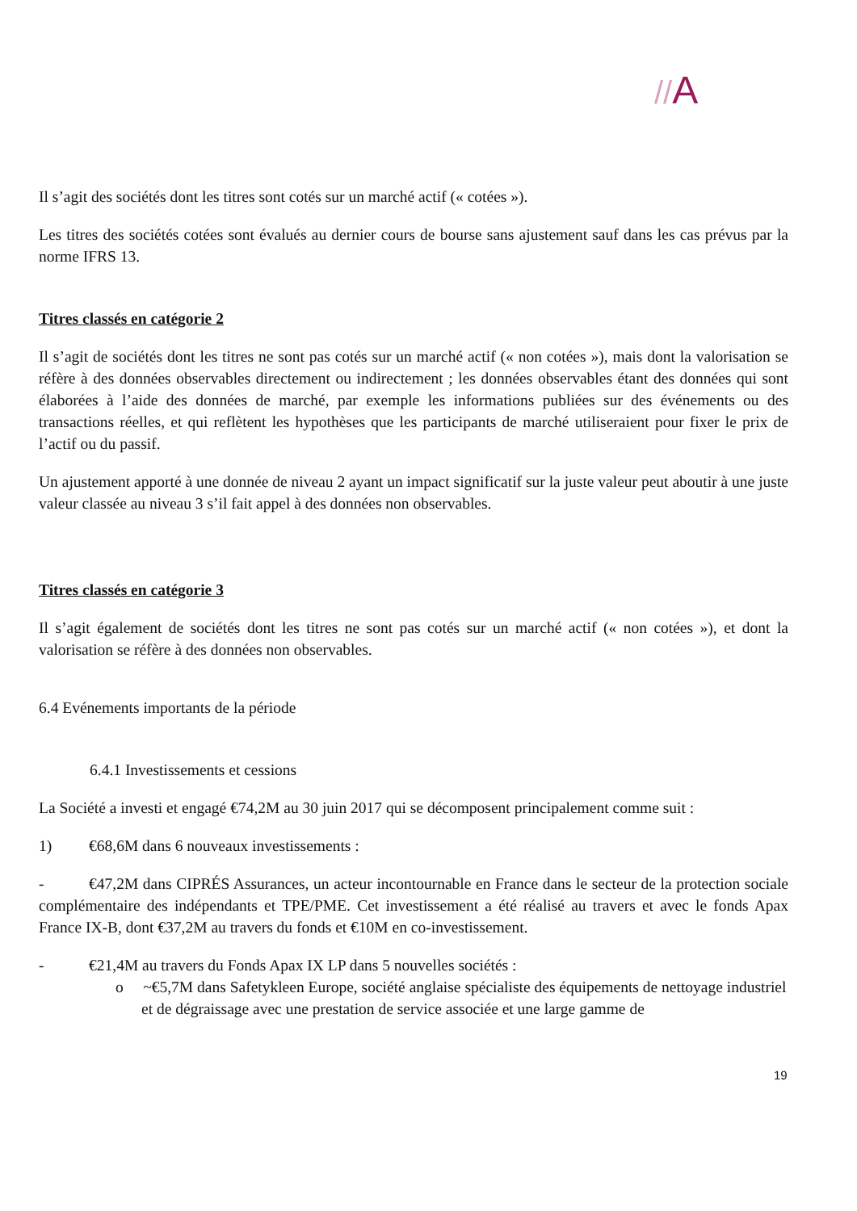//A
Il s’agit des sociétés dont les titres sont cotés sur un marché actif (« cotées »).
Les titres des sociétés cotées sont évalués au dernier cours de bourse sans ajustement sauf dans les cas prévus par la norme IFRS 13.
Titres classés en catégorie 2
Il s’agit de sociétés dont les titres ne sont pas cotés sur un marché actif (« non cotées »), mais dont la valorisation se réfère à des données observables directement ou indirectement ; les données observables étant des données qui sont élaborées à l’aide des données de marché, par exemple les informations publiées sur des événements ou des transactions réelles, et qui reflètent les hypothèses que les participants de marché utiliseraient pour fixer le prix de l’actif ou du passif.
Un ajustement apporté à une donnée de niveau 2 ayant un impact significatif sur la juste valeur peut aboutir à une juste valeur classée au niveau 3 s’il fait appel à des données non observables.
Titres classés en catégorie 3
Il s’agit également de sociétés dont les titres ne sont pas cotés sur un marché actif (« non cotées »), et dont la valorisation se réfère à des données non observables.
6.4 Evénements importants de la période
6.4.1 Investissements et cessions
La Société a investi et engagé €74,2M au 30 juin 2017 qui se décomposent principalement comme suit :
1) €68,6M dans 6 nouveaux investissements :
- €47,2M dans CIPRÉS Assurances, un acteur incontournable en France dans le secteur de la protection sociale complémentaire des indépendants et TPE/PME. Cet investissement a été réalisé au travers et avec le fonds Apax France IX-B, dont €37,2M au travers du fonds et €10M en co-investissement.
- €21,4M au travers du Fonds Apax IX LP dans 5 nouvelles sociétés :
o ~€5,7M dans Safetykleen Europe, société anglaise spécialiste des équipements de nettoyage industriel et de dégraissage avec une prestation de service associée et une large gamme de
19